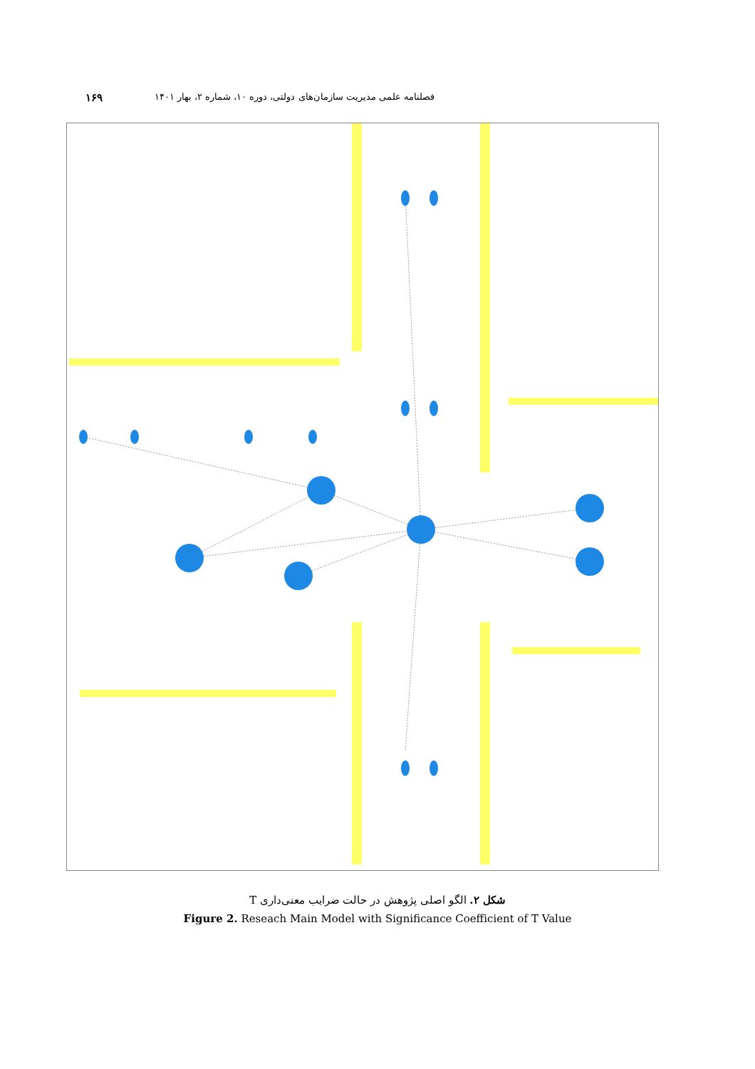فصلنامه علمی مدیریت سازمان‌های دولتی، دوره ۱۰، شماره ۲، بهار ۱۴۰۱ ۱۶۹
شکل ۲. الگو اصلی پژوهش در حالت ضرایب معنی‌داری T
Figure 2. Reseach Main Model with Significance Coefficient of T Value